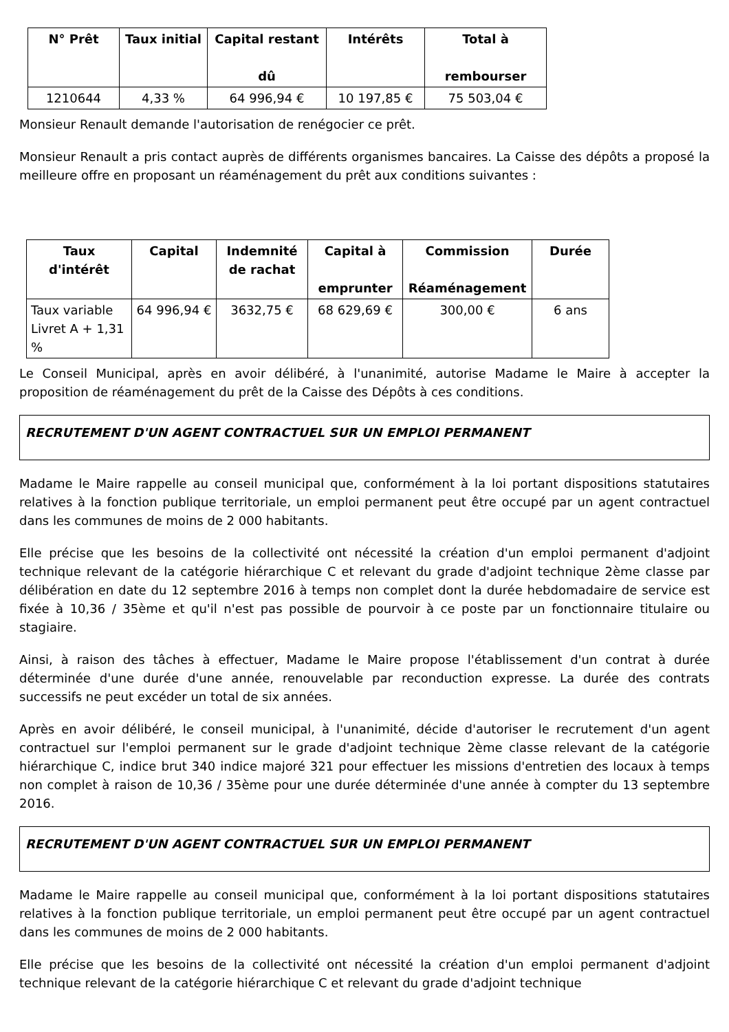| N° Prêt | Taux initial | Capital restant dû | Intérêts | Total à rembourser |
| --- | --- | --- | --- | --- |
| 1210644 | 4,33 % | 64 996,94 € | 10 197,85 € | 75 503,04 € |
Monsieur Renault demande l'autorisation de renégocier ce prêt.
Monsieur Renault a pris contact auprès de différents organismes bancaires. La Caisse des dépôts a proposé la meilleure offre en proposant un réaménagement du prêt aux conditions suivantes :
| Taux d'intérêt | Capital | Indemnité de rachat | Capital à emprunter | Commission Réaménagement | Durée |
| --- | --- | --- | --- | --- | --- |
| Taux variable Livret A + 1,31 % | 64 996,94 € | 3632,75 € | 68 629,69 € | 300,00 € | 6 ans |
Le Conseil Municipal, après en avoir délibéré, à l'unanimité, autorise Madame le Maire à accepter la proposition de réaménagement du prêt de la Caisse des Dépôts à ces conditions.
RECRUTEMENT D'UN AGENT CONTRACTUEL SUR UN EMPLOI PERMANENT
Madame le Maire rappelle au conseil municipal que, conformément à la loi portant dispositions statutaires relatives à la fonction publique territoriale, un emploi permanent peut être occupé par un agent contractuel dans les communes de moins de 2 000 habitants.
Elle précise que les besoins de la collectivité ont nécessité la création d'un emploi permanent d'adjoint technique relevant de la catégorie hiérarchique C et relevant du grade d'adjoint technique 2ème classe par délibération en date du 12 septembre 2016 à temps non complet dont la durée hebdomadaire de service est fixée à 10,36 / 35ème et qu'il n'est pas possible de pourvoir à ce poste par un fonctionnaire titulaire ou stagiaire.
Ainsi, à raison des tâches à effectuer, Madame le Maire propose l'établissement d'un contrat à durée déterminée d'une durée d'une année, renouvelable par reconduction expresse. La durée des contrats successifs ne peut excéder un total de six années.
Après en avoir délibéré, le conseil municipal, à l'unanimité, décide d'autoriser le recrutement d'un agent contractuel sur l'emploi permanent sur le grade d'adjoint technique 2ème classe relevant de la catégorie hiérarchique C, indice brut 340 indice majoré 321 pour effectuer les missions d'entretien des locaux à temps non complet à raison de 10,36 / 35ème pour une durée déterminée d'une année à compter du 13 septembre 2016.
RECRUTEMENT D'UN AGENT CONTRACTUEL SUR UN EMPLOI PERMANENT
Madame le Maire rappelle au conseil municipal que, conformément à la loi portant dispositions statutaires relatives à la fonction publique territoriale, un emploi permanent peut être occupé par un agent contractuel dans les communes de moins de 2 000 habitants.
Elle précise que les besoins de la collectivité ont nécessité la création d'un emploi permanent d'adjoint technique relevant de la catégorie hiérarchique C et relevant du grade d'adjoint technique